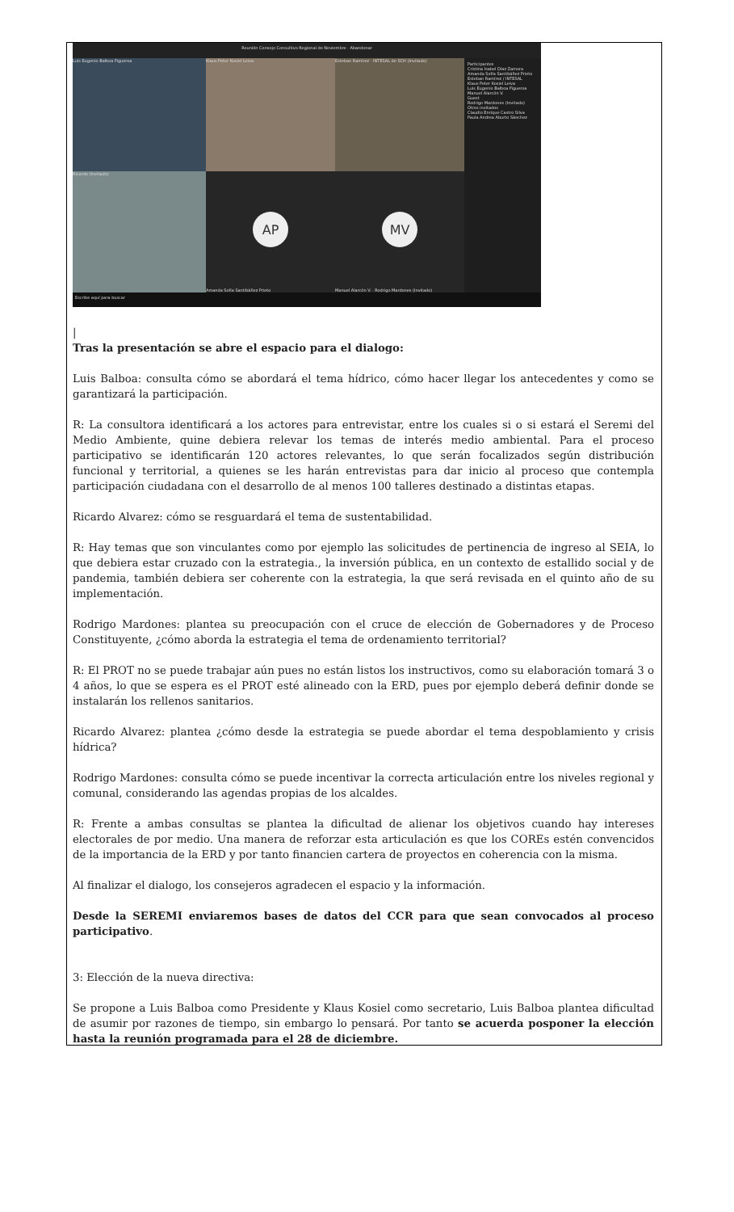Reunión Consejo Consultivo Regional de Noviembre · Abandonar
Luis Eugenio Balboa Figueroa
Klaus Peter Kosiel Leiva
Esteban Ramírez - INTESAL de SCH (Invitado)
Participantes
Cristina Isabel Díaz Zamora
Amanda Sofía Santibáñez Prieto
Esteban Ramírez / INTESAL
Klaus Peter Kosiel Leiva
Luis Eugenio Balboa Figueroa
Manuel Alarcón V.
Guest
Rodrigo Mardones (Invitado)
Otros invitados
Claudio Enrique Castro Silva
Paula Andrea Aburto Sánchez
Ricardo (Invitado)
AP
Amanda Sofía Santibáñez Prieto
MV
Manuel Alarcón V. · Rodrigo Mardones (Invitado)
Escribe aquí para buscar
|
Tras la presentación se abre el espacio para el dialogo:
Luis Balboa: consulta cómo se abordará el tema hídrico, cómo hacer llegar los antecedentes y como se garantizará la participación.
R: La consultora identificará a los actores para entrevistar, entre los cuales si o si estará el Seremi del Medio Ambiente, quine debiera relevar los temas de interés medio ambiental. Para el proceso participativo se identificarán 120 actores relevantes, lo que serán focalizados según distribución funcional y territorial, a quienes se les harán entrevistas para dar inicio al proceso que contempla participación ciudadana con el desarrollo de al menos 100 talleres destinado a distintas etapas.
Ricardo Alvarez: cómo se resguardará el tema de sustentabilidad.
R: Hay temas que son vinculantes como por ejemplo las solicitudes de pertinencia de ingreso al SEIA, lo que debiera estar cruzado con la estrategia., la inversión pública, en un contexto de estallido social y de pandemia, también debiera ser coherente con la estrategia, la que será revisada en el quinto año de su implementación.
Rodrigo Mardones: plantea su preocupación con el cruce de elección de Gobernadores y de Proceso Constituyente, ¿cómo aborda la estrategia el tema de ordenamiento territorial?
R: El PROT no se puede trabajar aún pues no están listos los instructivos, como su elaboración tomará 3 o 4 años, lo que se espera es el PROT esté alineado con la ERD, pues por ejemplo deberá definir donde se instalarán los rellenos sanitarios.
Ricardo Alvarez: plantea ¿cómo desde la estrategia se puede abordar el tema despoblamiento y crisis hídrica?
Rodrigo Mardones: consulta cómo se puede incentivar la correcta articulación entre los niveles regional y comunal, considerando las agendas propias de los alcaldes.
R: Frente a ambas consultas se plantea la dificultad de alienar los objetivos cuando hay intereses electorales de por medio. Una manera de reforzar esta articulación es que los COREs estén convencidos de la importancia de la ERD y por tanto financien cartera de proyectos en coherencia con la misma.
Al finalizar el dialogo, los consejeros agradecen el espacio y la información.
Desde la SEREMI enviaremos bases de datos del CCR para que sean convocados al proceso participativo.
3: Elección de la nueva directiva:
Se propone a Luis Balboa como Presidente y Klaus Kosiel como secretario, Luis Balboa plantea dificultad de asumir por razones de tiempo, sin embargo lo pensará. Por tanto se acuerda posponer la elección hasta la reunión programada para el 28 de diciembre.